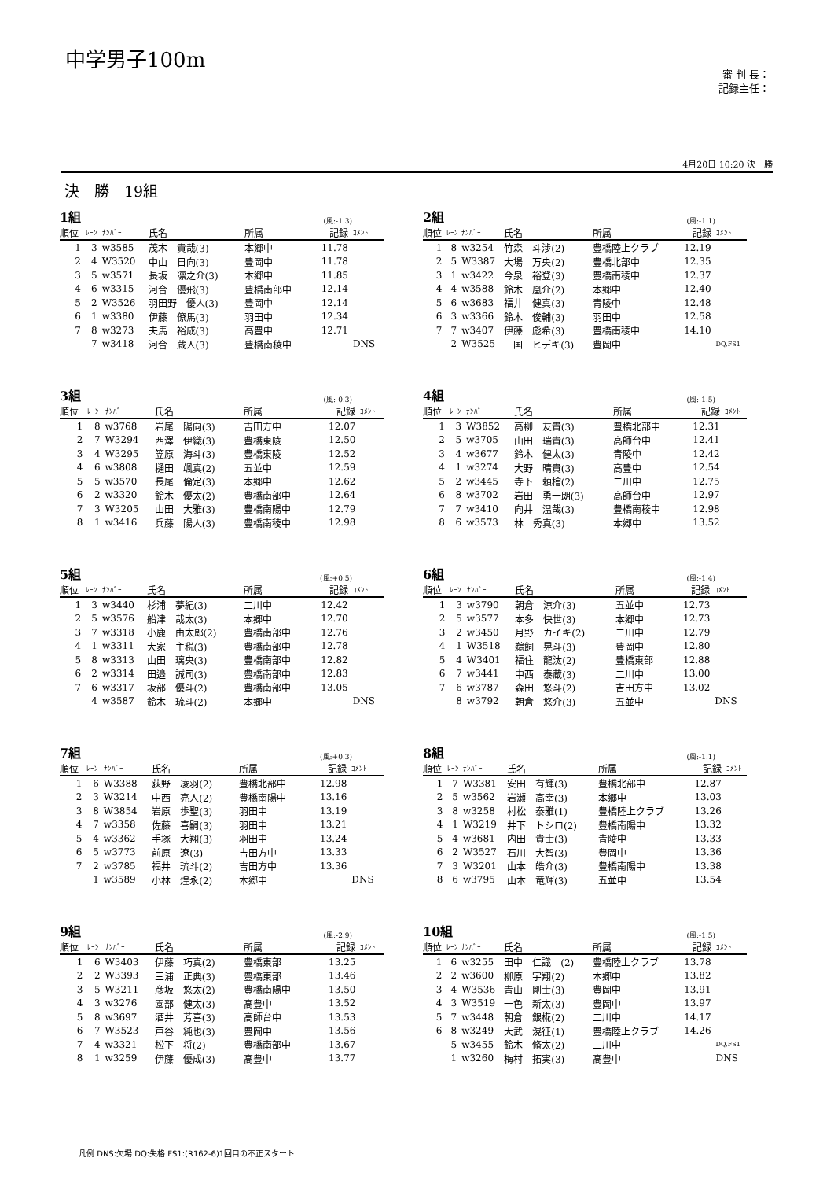中学男子100m
審 判 長：
記録主任：
4月20日 10:20 決　勝
決　勝　19組
1組 (風:-1.3)
| 順位 | ﾚｰﾝ | ﾅﾝﾊﾞｰ | 氏名 | 所属 | 記録 | ｺﾒﾝﾄ |
| --- | --- | --- | --- | --- | --- | --- |
| 1 | 3 | w3585 | 茂木 貴哉(3) | 本郷中 | 11.78 | |
| 2 | 4 | W3520 | 中山 日向(3) | 豊岡中 | 11.78 | |
| 3 | 5 | w3571 | 長坂 凛之介(3) | 本郷中 | 11.85 | |
| 4 | 6 | w3315 | 河合 優飛(3) | 豊橋南部中 | 12.14 | |
| 5 | 2 | W3526 | 羽田野 優人(3) | 豊岡中 | 12.14 | |
| 6 | 1 | w3380 | 伊藤 僚馬(3) | 羽田中 | 12.34 | |
| 7 | 8 | w3273 | 夫馬 裕成(3) | 高豊中 | 12.71 | |
| | 7 | w3418 | 河合 蔵人(3) | 豊橋南稜中 | | DNS |
2組 (風:-1.1)
| 順位 | ﾚｰﾝ | ﾅﾝﾊﾞｰ | 氏名 | 所属 | 記録 | ｺﾒﾝﾄ |
| --- | --- | --- | --- | --- | --- | --- |
| 1 | 8 | w3254 | 竹森 斗渉(2) | 豊橋陸上クラブ | 12.19 | |
| 2 | 5 | W3387 | 大場 万央(2) | 豊橋北部中 | 12.35 | |
| 3 | 1 | w3422 | 今泉 裕登(3) | 豊橋南稜中 | 12.37 | |
| 4 | 4 | w3588 | 鈴木 凰介(2) | 本郷中 | 12.40 | |
| 5 | 6 | w3683 | 福井 健真(3) | 青陵中 | 12.48 | |
| 6 | 3 | w3366 | 鈴木 俊輔(3) | 羽田中 | 12.58 | |
| 7 | 7 | w3407 | 伊藤 彪希(3) | 豊橋南稜中 | 14.10 | |
| | 2 | W3525 | 三国 ヒデキ(3) | 豊岡中 | | DQ,FS1 |
3組 (風:-0.3)
| 順位 | ﾚｰﾝ | ﾅﾝﾊﾞｰ | 氏名 | 所属 | 記録 | ｺﾒﾝﾄ |
| --- | --- | --- | --- | --- | --- | --- |
| 1 | 8 | w3768 | 岩尾 陽向(3) | 吉田方中 | 12.07 | |
| 2 | 7 | W3294 | 西澤 伊織(3) | 豊橋東陵 | 12.50 | |
| 3 | 4 | W3295 | 笠原 海斗(3) | 豊橋東陵 | 12.52 | |
| 4 | 6 | w3808 | 樋田 颯真(2) | 五並中 | 12.59 | |
| 5 | 5 | w3570 | 長尾 倫定(3) | 本郷中 | 12.62 | |
| 6 | 2 | w3320 | 鈴木 優太(2) | 豊橋南部中 | 12.64 | |
| 7 | 3 | W3205 | 山田 大雅(3) | 豊橋南陽中 | 12.79 | |
| 8 | 1 | w3416 | 兵藤 陽人(3) | 豊橋南稜中 | 12.98 | |
4組 (風:-1.5)
| 順位 | ﾚｰﾝ | ﾅﾝﾊﾞｰ | 氏名 | 所属 | 記録 | ｺﾒﾝﾄ |
| --- | --- | --- | --- | --- | --- | --- |
| 1 | 3 | W3852 | 高柳 友貴(3) | 豊橋北部中 | 12.31 | |
| 2 | 5 | w3705 | 山田 瑞貴(3) | 高師台中 | 12.41 | |
| 3 | 4 | w3677 | 鈴木 健太(3) | 青陵中 | 12.42 | |
| 4 | 1 | w3274 | 大野 晴貴(3) | 高豊中 | 12.54 | |
| 5 | 2 | w3445 | 寺下 頼檜(2) | 二川中 | 12.75 | |
| 6 | 8 | w3702 | 岩田 勇一朗(3) | 高師台中 | 12.97 | |
| 7 | 7 | w3410 | 向井 温哉(3) | 豊橋南稜中 | 12.98 | |
| 8 | 6 | w3573 | 林 秀真(3) | 本郷中 | 13.52 | |
5組 (風:+0.5)
| 順位 | ﾚｰﾝ | ﾅﾝﾊﾞｰ | 氏名 | 所属 | 記録 | ｺﾒﾝﾄ |
| --- | --- | --- | --- | --- | --- | --- |
| 1 | 3 | w3440 | 杉浦 夢紀(3) | 二川中 | 12.42 | |
| 2 | 5 | w3576 | 船津 哉太(3) | 本郷中 | 12.70 | |
| 3 | 7 | w3318 | 小鹿 由太郎(2) | 豊橋南部中 | 12.76 | |
| 4 | 1 | w3311 | 大家 主税(3) | 豊橋南部中 | 12.78 | |
| 5 | 8 | w3313 | 山田 璃央(3) | 豊橋南部中 | 12.82 | |
| 6 | 2 | w3314 | 田邉 誠司(3) | 豊橋南部中 | 12.83 | |
| 7 | 6 | w3317 | 坂部 優斗(2) | 豊橋南部中 | 13.05 | |
| | 4 | w3587 | 鈴木 琉斗(2) | 本郷中 | | DNS |
6組 (風:-1.4)
| 順位 | ﾚｰﾝ | ﾅﾝﾊﾞｰ | 氏名 | 所属 | 記録 | ｺﾒﾝﾄ |
| --- | --- | --- | --- | --- | --- | --- |
| 1 | 3 | w3790 | 朝倉 涼介(3) | 五並中 | 12.73 | |
| 2 | 5 | w3577 | 本多 快世(3) | 本郷中 | 12.73 | |
| 3 | 2 | w3450 | 月野 カイキ(2) | 二川中 | 12.79 | |
| 4 | 1 | W3518 | 鵜飼 晃斗(3) | 豊岡中 | 12.80 | |
| 5 | 4 | W3401 | 福住 龍汰(2) | 豊橋東部 | 12.88 | |
| 6 | 7 | w3441 | 中西 泰蔵(3) | 二川中 | 13.00 | |
| 7 | 6 | w3787 | 森田 悠斗(2) | 吉田方中 | 13.02 | |
| | 8 | w3792 | 朝倉 悠介(3) | 五並中 | | DNS |
7組 (風:+0.3)
| 順位 | ﾚｰﾝ | ﾅﾝﾊﾞｰ | 氏名 | 所属 | 記録 | ｺﾒﾝﾄ |
| --- | --- | --- | --- | --- | --- | --- |
| 1 | 6 | W3388 | 荻野 凌羽(2) | 豊橋北部中 | 12.98 | |
| 2 | 3 | W3214 | 中西 亮人(2) | 豊橋南陽中 | 13.16 | |
| 3 | 8 | W3854 | 岩原 歩聖(3) | 羽田中 | 13.19 | |
| 4 | 7 | w3358 | 佐藤 喜嗣(3) | 羽田中 | 13.21 | |
| 5 | 4 | w3362 | 手塚 大翔(3) | 羽田中 | 13.24 | |
| 6 | 5 | w3773 | 前原 遼(3) | 吉田方中 | 13.33 | |
| 7 | 2 | w3785 | 福井 琉斗(2) | 吉田方中 | 13.36 | |
| | 1 | w3589 | 小林 煌永(2) | 本郷中 | | DNS |
8組 (風:-1.1)
| 順位 | ﾚｰﾝ | ﾅﾝﾊﾞｰ | 氏名 | 所属 | 記録 | ｺﾒﾝﾄ |
| --- | --- | --- | --- | --- | --- | --- |
| 1 | 7 | W3381 | 安田 有輝(3) | 豊橋北部中 | 12.87 | |
| 2 | 5 | w3562 | 岩瀬 高幸(3) | 本郷中 | 13.03 | |
| 3 | 8 | w3258 | 村松 泰雅(1) | 豊橋陸上クラブ | 13.26 | |
| 4 | 1 | W3219 | 井下 トシロ(2) | 豊橋南陽中 | 13.32 | |
| 5 | 4 | w3681 | 内田 貴士(3) | 青陵中 | 13.33 | |
| 6 | 2 | W3527 | 石川 大智(3) | 豊岡中 | 13.36 | |
| 7 | 3 | W3201 | 山本 皓介(3) | 豊橋南陽中 | 13.38 | |
| 8 | 6 | w3795 | 山本 竜輝(3) | 五並中 | 13.54 | |
9組 (風:-2.9)
| 順位 | ﾚｰﾝ | ﾅﾝﾊﾞｰ | 氏名 | 所属 | 記録 | ｺﾒﾝﾄ |
| --- | --- | --- | --- | --- | --- | --- |
| 1 | 6 | W3403 | 伊藤 巧真(2) | 豊橋東部 | 13.25 | |
| 2 | 2 | W3393 | 三浦 正典(3) | 豊橋東部 | 13.46 | |
| 3 | 5 | W3211 | 彦坂 悠太(2) | 豊橋南陽中 | 13.50 | |
| 4 | 3 | w3276 | 園部 健太(3) | 高豊中 | 13.52 | |
| 5 | 8 | w3697 | 酒井 芳喜(3) | 高師台中 | 13.53 | |
| 6 | 7 | W3523 | 戸谷 純也(3) | 豊岡中 | 13.56 | |
| 7 | 4 | w3321 | 松下 将(2) | 豊橋南部中 | 13.67 | |
| 8 | 1 | w3259 | 伊藤 優成(3) | 高豊中 | 13.77 | |
10組 (風:-1.5)
| 順位 | ﾚｰﾝ | ﾅﾝﾊﾞｰ | 氏名 | 所属 | 記録 | ｺﾒﾝﾄ |
| --- | --- | --- | --- | --- | --- | --- |
| 1 | 6 | w3255 | 田中 仁識 (2) | 豊橋陸上クラブ | 13.78 | |
| 2 | 2 | w3600 | 柳原 宇翔(2) | 本郷中 | 13.82 | |
| 3 | 4 | W3536 | 青山 剛士(3) | 豊岡中 | 13.91 | |
| 4 | 3 | W3519 | 一色 新太(3) | 豊岡中 | 13.97 | |
| 5 | 7 | w3448 | 朝倉 銀椛(2) | 二川中 | 14.17 | |
| 6 | 8 | w3249 | 大武 滉征(1) | 豊橋陸上クラブ | 14.26 | |
| | 5 | w3455 | 鈴木 脩太(2) | 二川中 | | DQ,FS1 |
| | 1 | w3260 | 梅村 拓実(3) | 高豊中 | | DNS |
凡例 DNS:欠場 DQ:失格 FS1:(R162-6)1回目の不正スタート